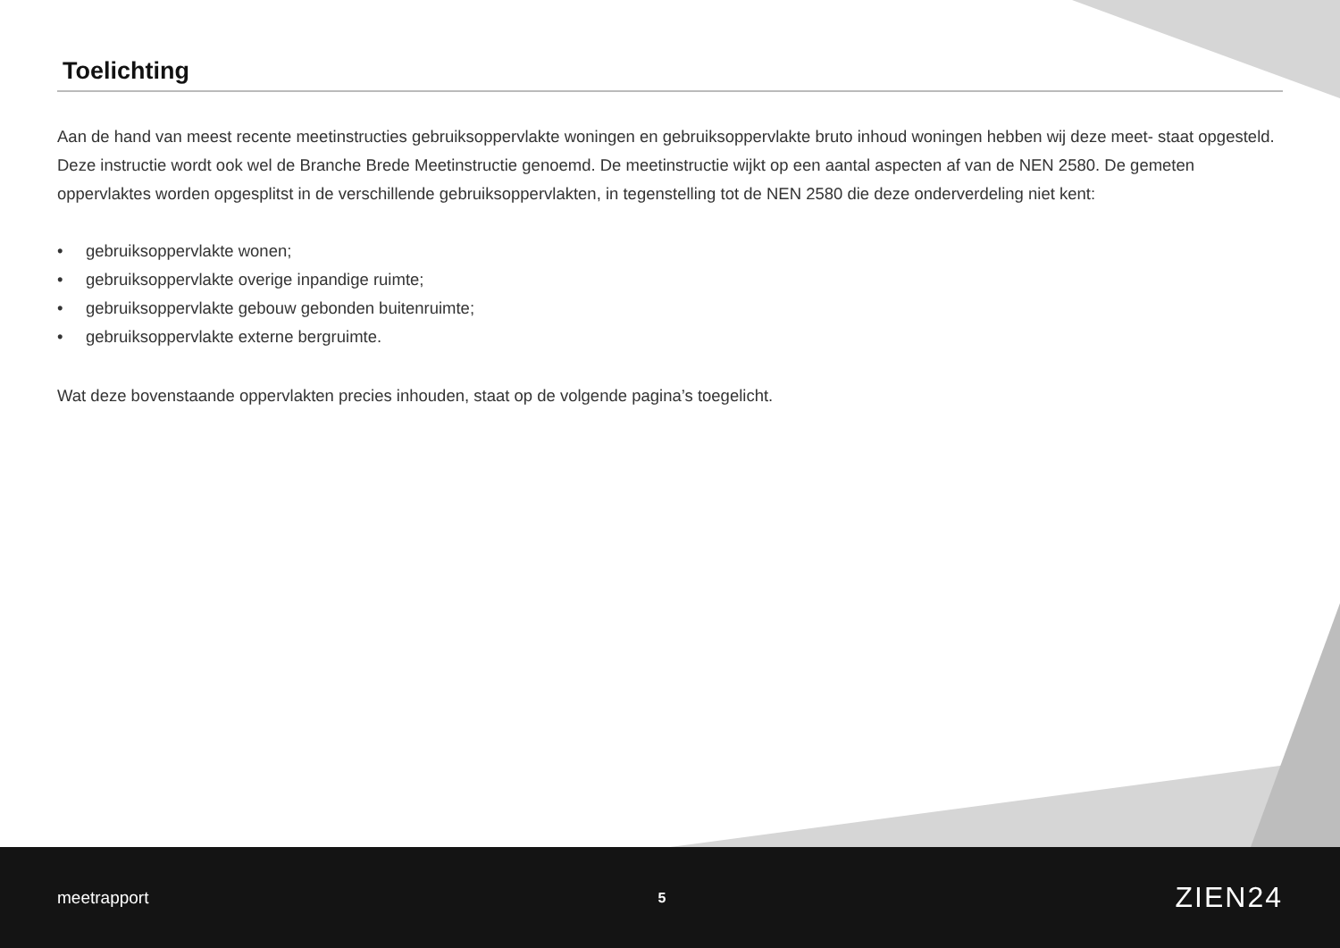Toelichting
Aan de hand van meest recente meetinstructies gebruiksoppervlakte woningen en gebruiksoppervlakte bruto inhoud woningen hebben wij deze meet- staat opgesteld. Deze instructie wordt ook wel de Branche Brede Meetinstructie genoemd. De meetinstructie wijkt op een aantal aspecten af van de NEN 2580. De gemeten oppervlaktes worden opgesplitst in de verschillende gebruiksoppervlakten, in tegenstelling tot de NEN 2580 die deze onderverdeling niet kent:
• gebruiksoppervlakte wonen;
• gebruiksoppervlakte overige inpandige ruimte;
• gebruiksoppervlakte gebouw gebonden buitenruimte;
• gebruiksoppervlakte externe bergruimte.
Wat deze bovenstaande oppervlakten precies inhouden, staat op de volgende pagina’s toegelicht.
meetrapport
5
ZIEN24